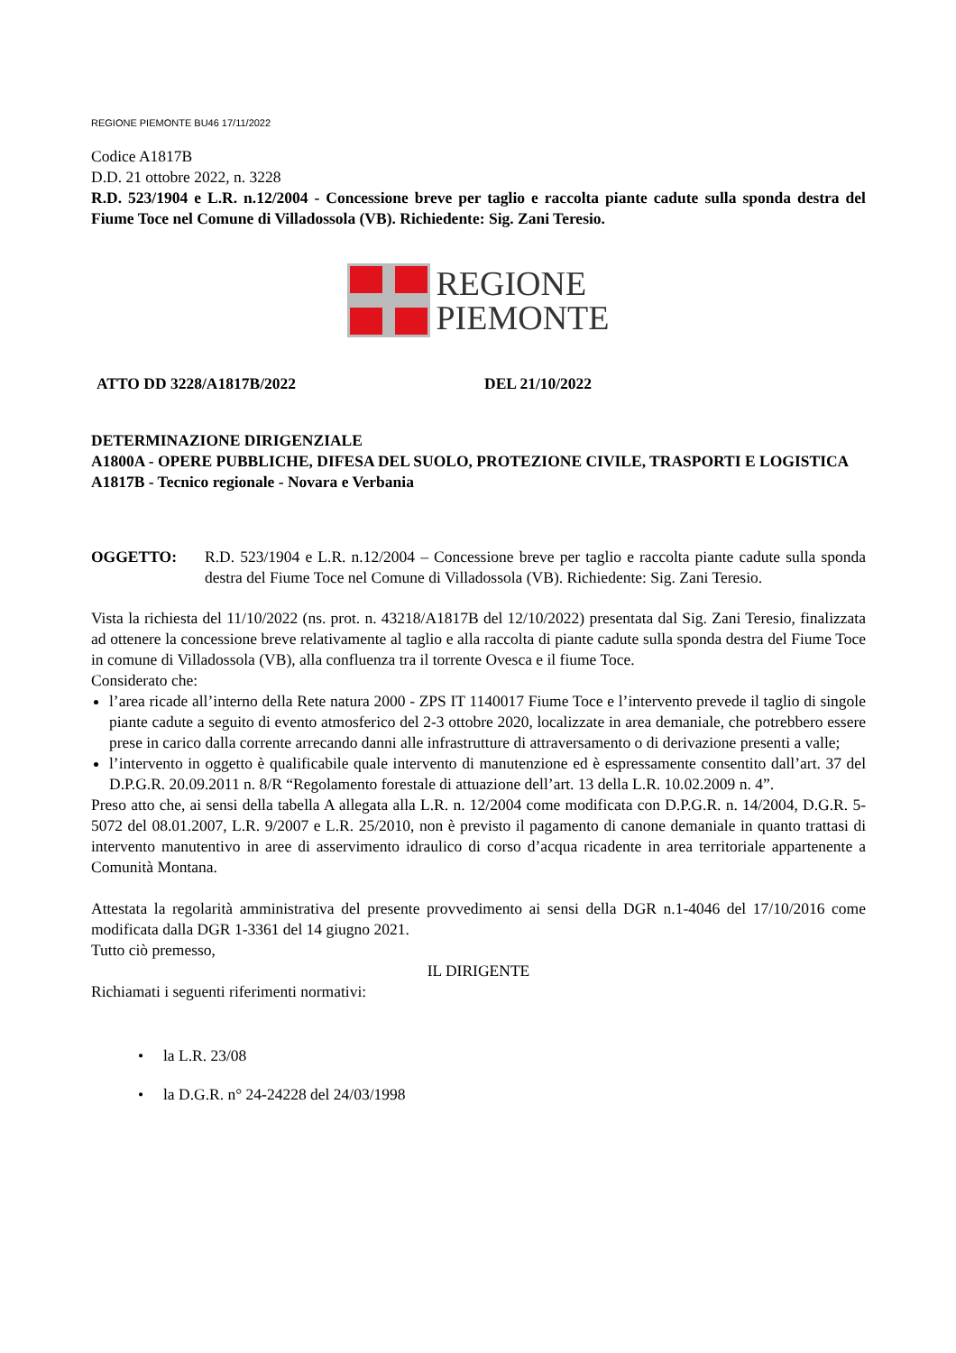REGIONE PIEMONTE BU46 17/11/2022
Codice A1817B
D.D. 21 ottobre 2022, n. 3228
R.D. 523/1904 e L.R. n.12/2004 - Concessione breve per taglio e raccolta piante cadute sulla sponda destra del Fiume Toce nel Comune di Villadossola (VB). Richiedente: Sig. Zani Teresio.
REGIONE
PIEMONTE
ATTO DD 3228/A1817B/2022 DEL 21/10/2022
DETERMINAZIONE DIRIGENZIALE
A1800A - OPERE PUBBLICHE, DIFESA DEL SUOLO, PROTEZIONE CIVILE, TRASPORTI E LOGISTICA
A1817B - Tecnico regionale - Novara e Verbania
OGGETTO: R.D. 523/1904 e L.R. n.12/2004 – Concessione breve per taglio e raccolta piante cadute sulla sponda destra del Fiume Toce nel Comune di Villadossola (VB). Richiedente: Sig. Zani Teresio.
Vista la richiesta del 11/10/2022 (ns. prot. n. 43218/A1817B del 12/10/2022) presentata dal Sig. Zani Teresio, finalizzata ad ottenere la concessione breve relativamente al taglio e alla raccolta di piante cadute sulla sponda destra del Fiume Toce in comune di Villadossola (VB), alla confluenza tra il torrente Ovesca e il fiume Toce.
Considerato che:
l’area ricade all’interno della Rete natura 2000 - ZPS IT 1140017 Fiume Toce e l’intervento prevede il taglio di singole piante cadute a seguito di evento atmosferico del 2-3 ottobre 2020, localizzate in area demaniale, che potrebbero essere prese in carico dalla corrente arrecando danni alle infrastrutture di attraversamento o di derivazione presenti a valle;
l’intervento in oggetto è qualificabile quale intervento di manutenzione ed è espressamente consentito dall’art. 37 del D.P.G.R. 20.09.2011 n. 8/R “Regolamento forestale di attuazione dell’art. 13 della L.R. 10.02.2009 n. 4”.
Preso atto che, ai sensi della tabella A allegata alla L.R. n. 12/2004 come modificata con D.P.G.R. n. 14/2004, D.G.R. 5-5072 del 08.01.2007, L.R. 9/2007 e L.R. 25/2010, non è previsto il pagamento di canone demaniale in quanto trattasi di intervento manutentivo in aree di asservimento idraulico di corso d’acqua ricadente in area territoriale appartenente a Comunità Montana.
Attestata la regolarità amministrativa del presente provvedimento ai sensi della DGR n.1-4046 del 17/10/2016 come modificata dalla DGR 1-3361 del 14 giugno 2021.
Tutto ciò premesso,
IL DIRIGENTE
Richiamati i seguenti riferimenti normativi:
• la L.R. 23/08
• la D.G.R. n° 24-24228 del 24/03/1998